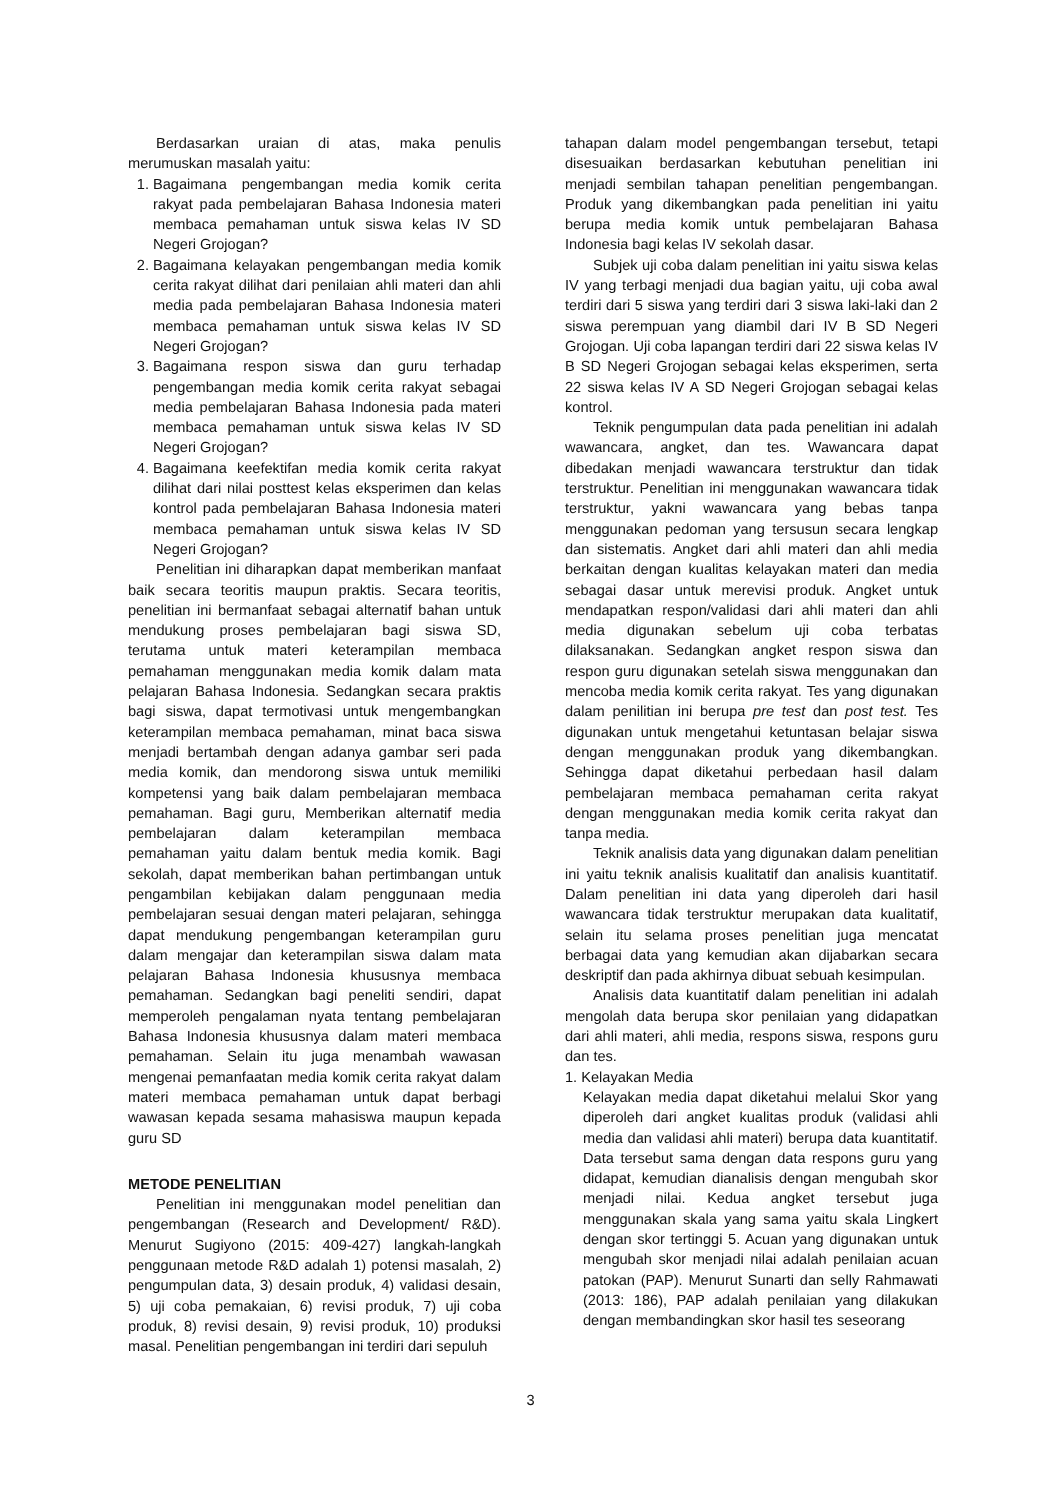Berdasarkan uraian di atas, maka penulis merumuskan masalah yaitu:
1. Bagaimana pengembangan media komik cerita rakyat pada pembelajaran Bahasa Indonesia materi membaca pemahaman untuk siswa kelas IV SD Negeri Grojogan?
2. Bagaimana kelayakan pengembangan media komik cerita rakyat dilihat dari penilaian ahli materi dan ahli media pada pembelajaran Bahasa Indonesia materi membaca pemahaman untuk siswa kelas IV SD Negeri Grojogan?
3. Bagaimana respon siswa dan guru terhadap pengembangan media komik cerita rakyat sebagai media pembelajaran Bahasa Indonesia pada materi membaca pemahaman untuk siswa kelas IV SD Negeri Grojogan?
4. Bagaimana keefektifan media komik cerita rakyat dilihat dari nilai posttest kelas eksperimen dan kelas kontrol pada pembelajaran Bahasa Indonesia materi membaca pemahaman untuk siswa kelas IV SD Negeri Grojogan?
Penelitian ini diharapkan dapat memberikan manfaat baik secara teoritis maupun praktis. Secara teoritis, penelitian ini bermanfaat sebagai alternatif bahan untuk mendukung proses pembelajaran bagi siswa SD, terutama untuk materi keterampilan membaca pemahaman menggunakan media komik dalam mata pelajaran Bahasa Indonesia. Sedangkan secara praktis bagi siswa, dapat termotivasi untuk mengembangkan keterampilan membaca pemahaman, minat baca siswa menjadi bertambah dengan adanya gambar seri pada media komik, dan mendorong siswa untuk memiliki kompetensi yang baik dalam pembelajaran membaca pemahaman. Bagi guru, Memberikan alternatif media pembelajaran dalam keterampilan membaca pemahaman yaitu dalam bentuk media komik. Bagi sekolah, dapat memberikan bahan pertimbangan untuk pengambilan kebijakan dalam penggunaan media pembelajaran sesuai dengan materi pelajaran, sehingga dapat mendukung pengembangan keterampilan guru dalam mengajar dan keterampilan siswa dalam mata pelajaran Bahasa Indonesia khususnya membaca pemahaman. Sedangkan bagi peneliti sendiri, dapat memperoleh pengalaman nyata tentang pembelajaran Bahasa Indonesia khususnya dalam materi membaca pemahaman. Selain itu juga menambah wawasan mengenai pemanfaatan media komik cerita rakyat dalam materi membaca pemahaman untuk dapat berbagi wawasan kepada sesama mahasiswa maupun kepada guru SD
METODE PENELITIAN
Penelitian ini menggunakan model penelitian dan pengembangan (Research and Development/ R&D). Menurut Sugiyono (2015: 409-427) langkah-langkah penggunaan metode R&D adalah 1) potensi masalah, 2) pengumpulan data, 3) desain produk, 4) validasi desain, 5) uji coba pemakaian, 6) revisi produk, 7) uji coba produk, 8) revisi desain, 9) revisi produk, 10) produksi masal. Penelitian pengembangan ini terdiri dari sepuluh
tahapan dalam model pengembangan tersebut, tetapi disesuaikan berdasarkan kebutuhan penelitian ini menjadi sembilan tahapan penelitian pengembangan. Produk yang dikembangkan pada penelitian ini yaitu berupa media komik untuk pembelajaran Bahasa Indonesia bagi kelas IV sekolah dasar.
Subjek uji coba dalam penelitian ini yaitu siswa kelas IV yang terbagi menjadi dua bagian yaitu, uji coba awal terdiri dari 5 siswa yang terdiri dari 3 siswa laki-laki dan 2 siswa perempuan yang diambil dari IV B SD Negeri Grojogan. Uji coba lapangan terdiri dari 22 siswa kelas IV B SD Negeri Grojogan sebagai kelas eksperimen, serta 22 siswa kelas IV A SD Negeri Grojogan sebagai kelas kontrol.
Teknik pengumpulan data pada penelitian ini adalah wawancara, angket, dan tes. Wawancara dapat dibedakan menjadi wawancara terstruktur dan tidak terstruktur. Penelitian ini menggunakan wawancara tidak terstruktur, yakni wawancara yang bebas tanpa menggunakan pedoman yang tersusun secara lengkap dan sistematis. Angket dari ahli materi dan ahli media berkaitan dengan kualitas kelayakan materi dan media sebagai dasar untuk merevisi produk. Angket untuk mendapatkan respon/validasi dari ahli materi dan ahli media digunakan sebelum uji coba terbatas dilaksanakan. Sedangkan angket respon siswa dan respon guru digunakan setelah siswa menggunakan dan mencoba media komik cerita rakyat. Tes yang digunakan dalam penilitian ini berupa pre test dan post test. Tes digunakan untuk mengetahui ketuntasan belajar siswa dengan menggunakan produk yang dikembangkan. Sehingga dapat diketahui perbedaan hasil dalam pembelajaran membaca pemahaman cerita rakyat dengan menggunakan media komik cerita rakyat dan tanpa media.
Teknik analisis data yang digunakan dalam penelitian ini yaitu teknik analisis kualitatif dan analisis kuantitatif. Dalam penelitian ini data yang diperoleh dari hasil wawancara tidak terstruktur merupakan data kualitatif, selain itu selama proses penelitian juga mencatat berbagai data yang kemudian akan dijabarkan secara deskriptif dan pada akhirnya dibuat sebuah kesimpulan.
Analisis data kuantitatif dalam penelitian ini adalah mengolah data berupa skor penilaian yang didapatkan dari ahli materi, ahli media, respons siswa, respons guru dan tes.
1. Kelayakan Media
Kelayakan media dapat diketahui melalui Skor yang diperoleh dari angket kualitas produk (validasi ahli media dan validasi ahli materi) berupa data kuantitatif. Data tersebut sama dengan data respons guru yang didapat, kemudian dianalisis dengan mengubah skor menjadi nilai. Kedua angket tersebut juga menggunakan skala yang sama yaitu skala Lingkert dengan skor tertinggi 5. Acuan yang digunakan untuk mengubah skor menjadi nilai adalah penilaian acuan patokan (PAP). Menurut Sunarti dan selly Rahmawati (2013: 186), PAP adalah penilaian yang dilakukan dengan membandingkan skor hasil tes seseorang
3